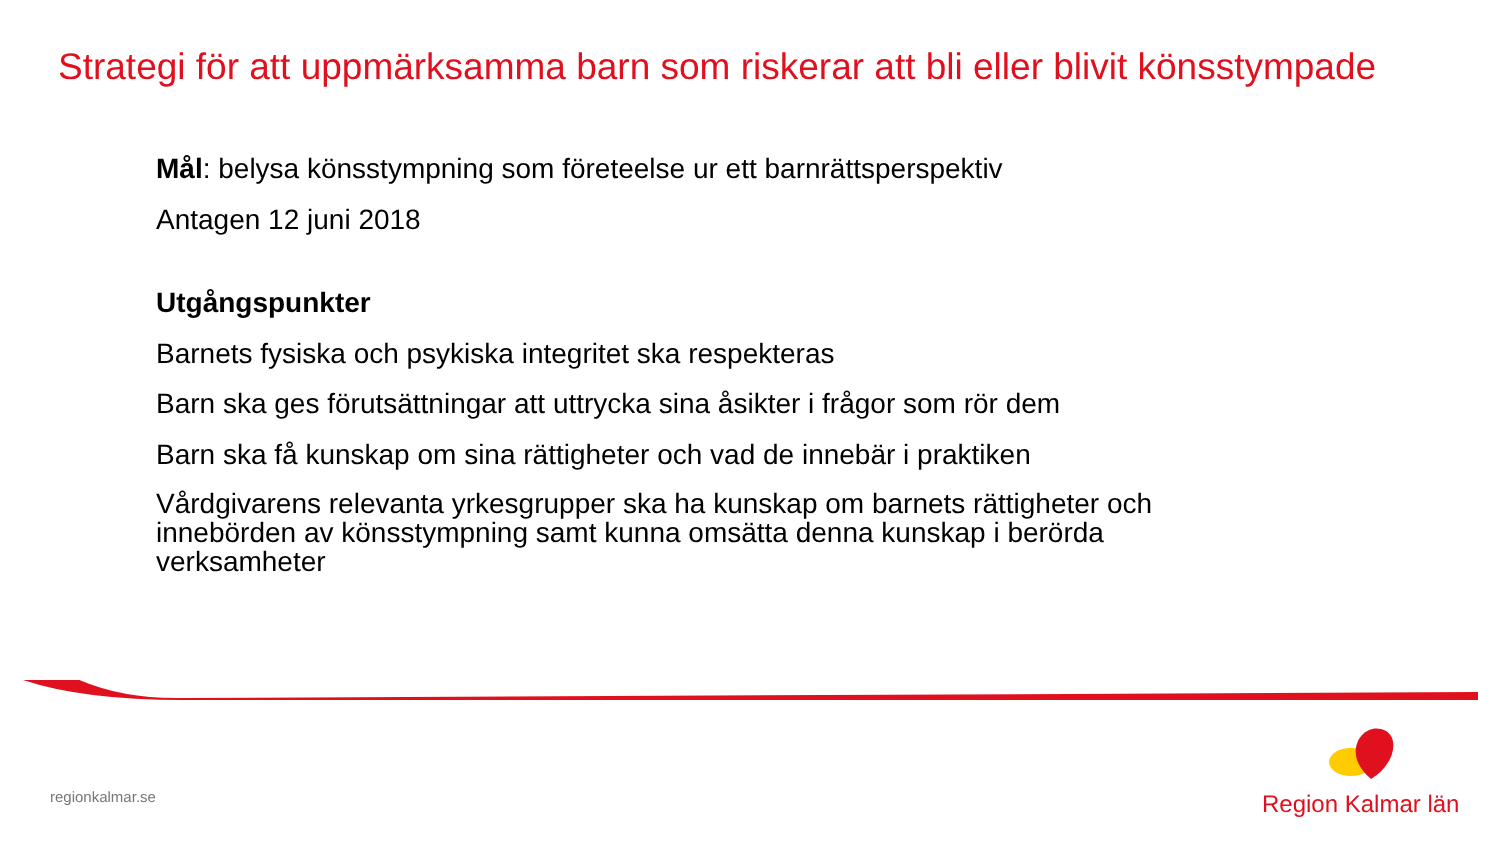Strategi för att uppmärksamma barn som riskerar att bli eller blivit könsstympade
Mål: belysa könsstympning som företeelse ur ett barnrättsperspektiv
Antagen 12 juni 2018
Utgångspunkter
Barnets fysiska och psykiska integritet ska respekteras
Barn ska ges förutsättningar att uttrycka sina åsikter i frågor som rör dem
Barn ska få kunskap om sina rättigheter och vad de innebär i praktiken
Vårdgivarens relevanta yrkesgrupper ska ha kunskap om barnets rättigheter och innebörden av könsstympning samt kunna omsätta denna kunskap i berörda verksamheter
regionkalmar.se
Region Kalmar län